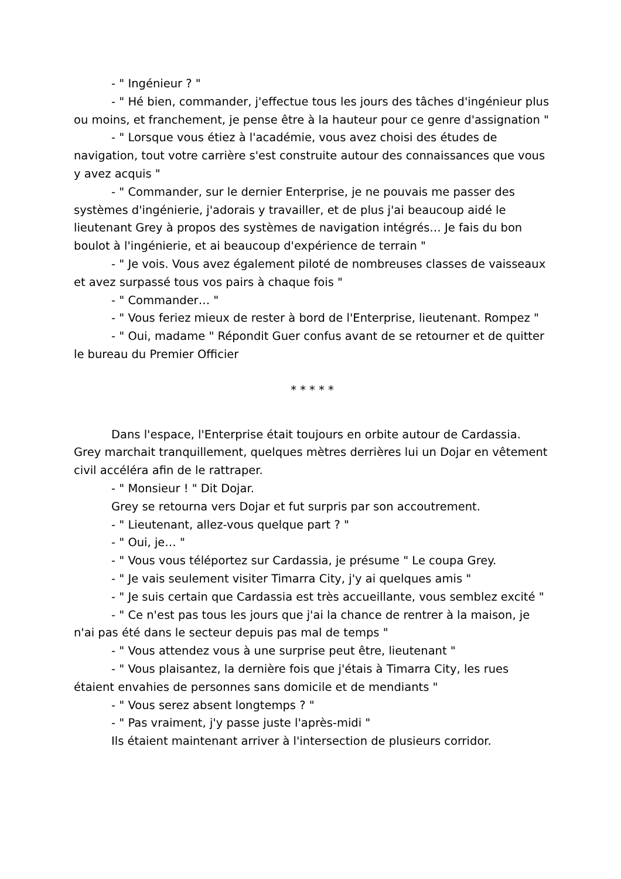- " Ingénieur ? "
- " Hé bien, commander, j'effectue tous les jours des tâches d'ingénieur plus ou moins, et franchement, je pense être à la hauteur pour ce genre d'assignation "
- " Lorsque vous étiez à l'académie, vous avez choisi des études de navigation, tout votre carrière s'est construite autour des connaissances que vous y avez acquis "
- " Commander, sur le dernier Enterprise, je ne pouvais me passer des systèmes d'ingénierie, j'adorais y travailler, et de plus j'ai beaucoup aidé le lieutenant Grey à propos des systèmes de navigation intégrés… Je fais du bon boulot à l'ingénierie, et ai beaucoup d'expérience de terrain "
- " Je vois. Vous avez également piloté de nombreuses classes de vaisseaux et avez surpassé tous vos pairs à chaque fois "
- " Commander… "
- " Vous feriez mieux de rester à bord de l'Enterprise, lieutenant. Rompez "
- " Oui, madame " Répondit Guer confus avant de se retourner et de quitter le bureau du Premier Officier
* * * * *
Dans l'espace, l'Enterprise était toujours en orbite autour de Cardassia. Grey marchait tranquillement, quelques mètres derrières lui un Dojar en vêtement civil accéléra afin de le rattraper.
- " Monsieur ! " Dit Dojar.
Grey se retourna vers Dojar et fut surpris par son accoutrement.
- " Lieutenant, allez-vous quelque part ? "
- " Oui, je… "
- " Vous vous téléportez sur Cardassia, je présume " Le coupa Grey.
- " Je vais seulement visiter Timarra City, j'y ai quelques amis "
- " Je suis certain que Cardassia est très accueillante, vous semblez excité "
- " Ce n'est pas tous les jours que j'ai la chance de rentrer à la maison, je n'ai pas été dans le secteur depuis pas mal de temps "
- " Vous attendez vous à une surprise peut être, lieutenant "
- " Vous plaisantez, la dernière fois que j'étais à Timarra City, les rues étaient envahies de personnes sans domicile et de mendiants "
- " Vous serez absent longtemps ? "
- " Pas vraiment, j'y passe juste l'après-midi "
Ils étaient maintenant arriver à l'intersection de plusieurs corridor.